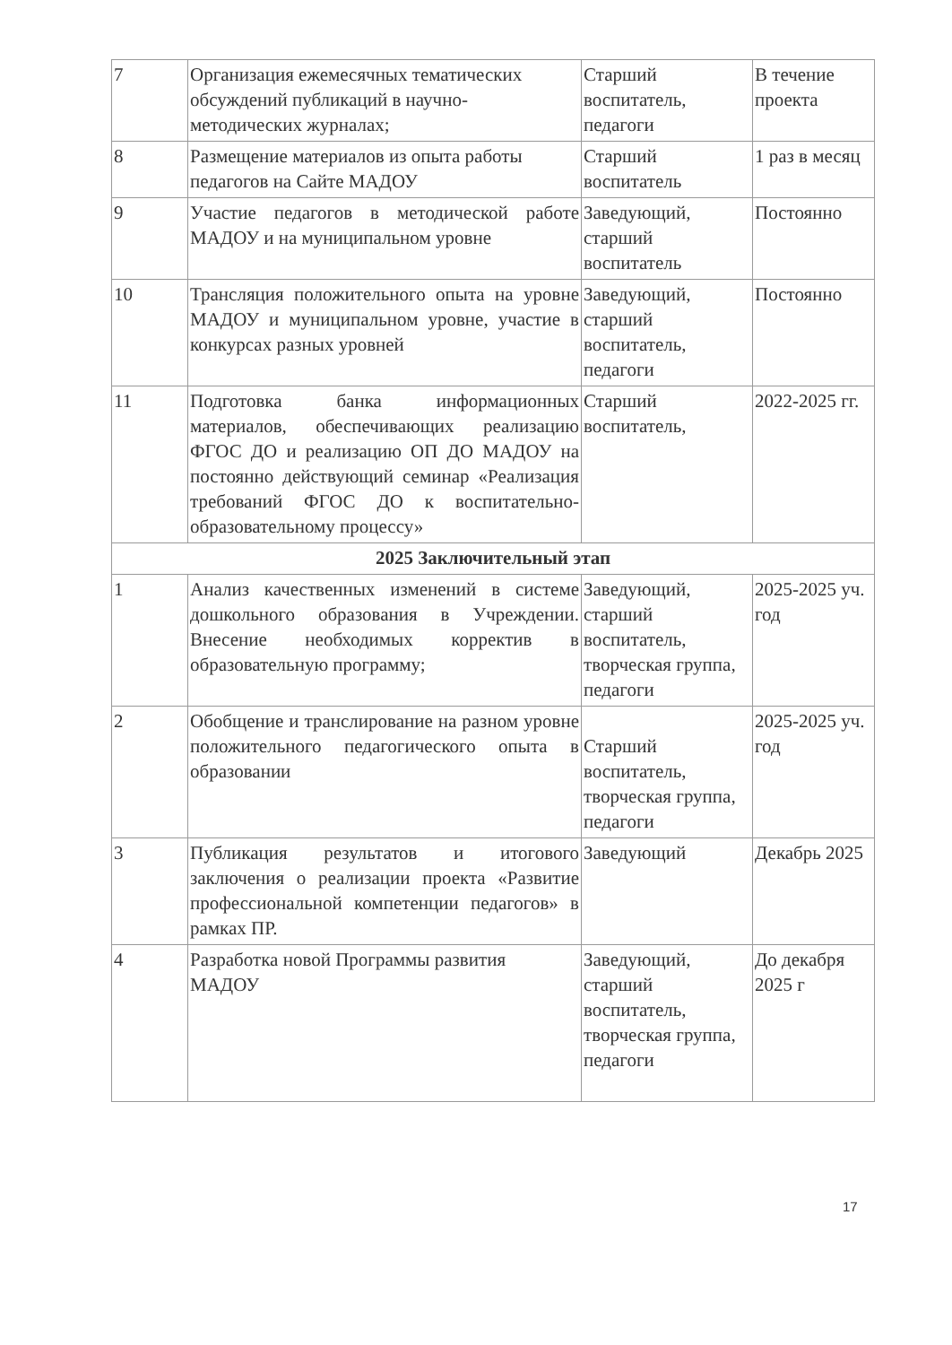| 7 | Организация ежемесячных тематических обсуждений публикаций в научно-методических журналах; | Старший воспитатель, педагоги | В течение проекта |
| 8 | Размещение материалов из опыта работы педагогов на Сайте МАДОУ | Старший воспитатель | 1 раз в месяц |
| 9 | Участие педагогов в методической работе МАДОУ и на муниципальном уровне | Заведующий, старший воспитатель | Постоянно |
| 10 | Трансляция положительного опыта на уровне МАДОУ и муниципальном уровне, участие в конкурсах разных уровней | Заведующий, старший воспитатель, педагоги | Постоянно |
| 11 | Подготовка банка информационных материалов, обеспечивающих реализацию ФГОС ДО и реализацию ОП ДО МАДОУ на постоянно действующий семинар «Реализация требований ФГОС ДО к воспитательно-образовательному процессу» | Старший воспитатель, | 2022-2025 гг. |
| 2025 Заключительный этап | | | |
| 1 | Анализ качественных изменений в системе дошкольного образования в Учреждении. Внесение необходимых корректив в образовательную программу; | Заведующий, старший воспитатель, творческая группа, педагоги | 2025-2025 уч. год |
| 2 | Обобщение и транслирование на разном уровне положительного педагогического опыта в образовании | Старший воспитатель, творческая группа, педагоги | 2025-2025 уч. год |
| 3 | Публикация результатов и итогового заключения о реализации проекта «Развитие профессиональной компетенции педагогов» в рамках ПР. | Заведующий | Декабрь 2025 |
| 4 | Разработка новой Программы развития МАДОУ | Заведующий, старший воспитатель, творческая группа, педагоги | До декабря 2025 г |
17